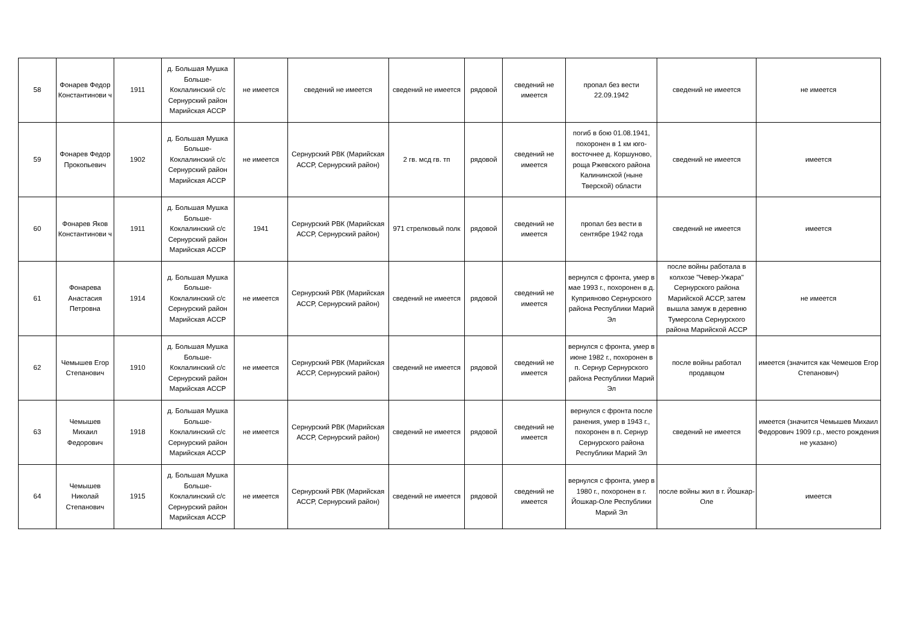| 58 | Фонарев Федор Константинови ч | 1911 | д. Большая Мушка Больше-Коклалинский с/с Сернурский район Марийская АССР | не имеется | сведений не имеется | сведений не имеется | рядовой | сведений не имеется | пропал без вести 22.09.1942 | сведений не имеется | не имеется |
| 59 | Фонарев Федор Прокопьевич | 1902 | д. Большая Мушка Больше-Коклалинский с/с Сернурский район Марийская АССР | не имеется | Сернурский РВК (Марийская АССР, Сернурский район) | 2 гв. мсд гв. тп | рядовой | сведений не имеется | погиб в бою 01.08.1941, похоронен в 1 км юго-восточнее д. Коршуново, роща Ржевского района Калининской (ныне Тверской) области | сведений не имеется | имеется |
| 60 | Фонарев Яков Константинови ч | 1911 | д. Большая Мушка Больше-Коклалинский с/с Сернурский район Марийская АССР | 1941 | Сернурский РВК (Марийская АССР, Сернурский район) | 971 стрелковый полк | рядовой | сведений не имеется | пропал без вести в сентябре 1942 года | сведений не имеется | имеется |
| 61 | Фонарева Анастасия Петровна | 1914 | д. Большая Мушка Больше-Коклалинский с/с Сернурский район Марийская АССР | не имеется | Сернурский РВК (Марийская АССР, Сернурский район) | сведений не имеется | рядовой | сведений не имеется | вернулся с фронта, умер в мае 1993 г., похоронен в д. Куприяново Сернурского района Республики Марий Эл | после войны работала в колхозе "Чевер-Ужара" Сернурского района Марийской АССР, затем вышла замуж в деревню Тумерсола Сернурского района Марийской АССР | не имеется |
| 62 | Чемышев Егор Степанович | 1910 | д. Большая Мушка Больше-Коклалинский с/с Сернурский район Марийская АССР | не имеется | Сернурский РВК (Марийская АССР, Сернурский район) | сведений не имеется | рядовой | сведений не имеется | вернулся с фронта, умер в июне 1982 г., похоронен в п. Сернур Сернурского района Республики Марий Эл | после войны работал продавцом | имеется (значится как Чемешов Егор Степанович) |
| 63 | Чемышев Михаил Федорович | 1918 | д. Большая Мушка Больше-Коклалинский с/с Сернурский район Марийская АССР | не имеется | Сернурский РВК (Марийская АССР, Сернурский район) | сведений не имеется | рядовой | сведений не имеется | вернулся с фронта после ранения, умер в 1943 г., похоронен в п. Сернур Сернурского района Республики Марий Эл | сведений не имеется | имеется (значится Чемышев Михаил Федорович 1909 г.р., место рождения не указано) |
| 64 | Чемышев Николай Степанович | 1915 | д. Большая Мушка Больше-Коклалинский с/с Сернурский район Марийская АССР | не имеется | Сернурский РВК (Марийская АССР, Сернурский район) | сведений не имеется | рядовой | сведений не имеется | вернулся с фронта, умер в 1980 г., похоронен в г. Йошкар-Оле Республики Марий Эл | после войны жил в г. Йошкар-Оле | имеется |